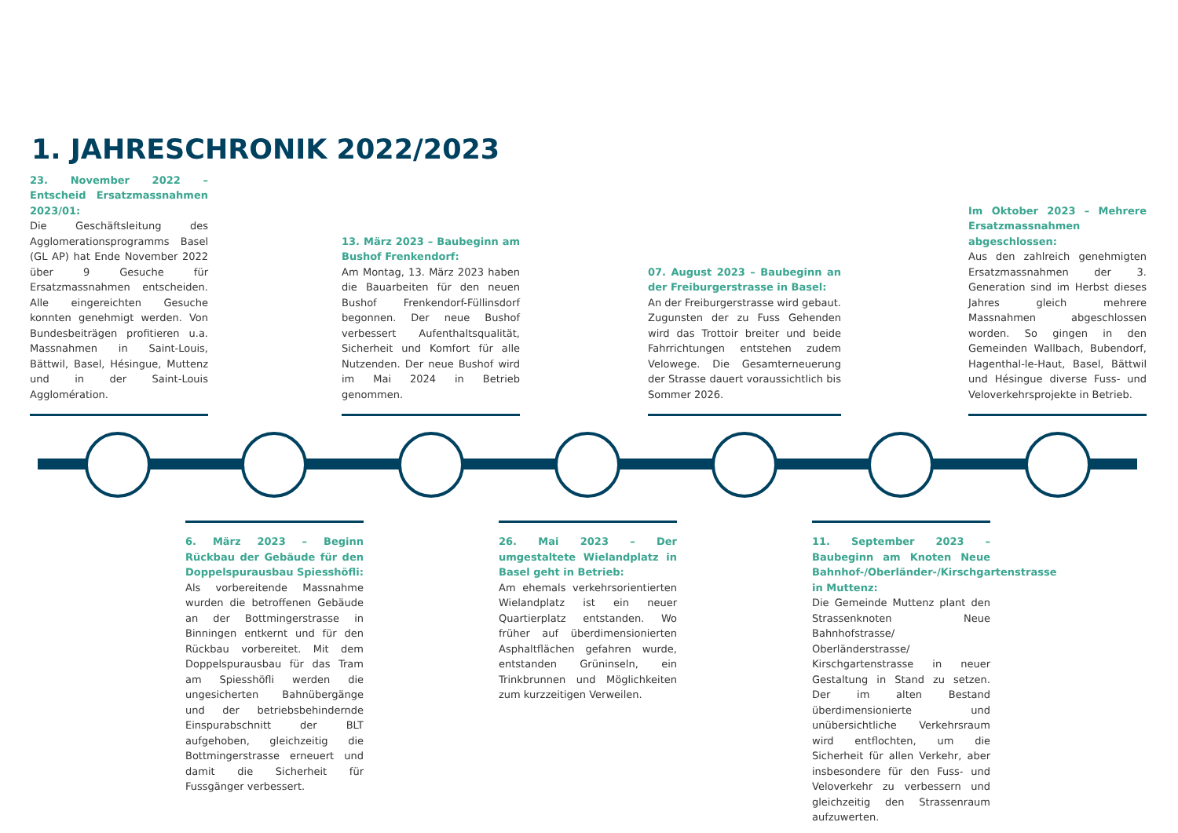1. JAHRESCHRONIK 2022/2023
23. November 2022 – Entscheid Ersatzmassnahmen 2023/01:
Die Geschäftsleitung des Agglomerationsprogramms Basel (GL AP) hat Ende November 2022 über 9 Gesuche für Ersatzmassnahmen entscheiden. Alle eingereichten Gesuche konnten genehmigt werden. Von Bundesbeiträgen profitieren u.a. Massnahmen in Saint-Louis, Bättwil, Basel, Hésingue, Muttenz und in der Saint-Louis Agglomération.
13. März 2023 – Baubeginn am Bushof Frenkendorf:
Am Montag, 13. März 2023 haben die Bauarbeiten für den neuen Bushof Frenkendorf-Füllinsdorf begonnen. Der neue Bushof verbessert Aufenthaltsqualität, Sicherheit und Komfort für alle Nutzenden. Der neue Bushof wird im Mai 2024 in Betrieb genommen.
07. August 2023 – Baubeginn an der Freiburgerstrasse in Basel:
An der Freiburgerstrasse wird gebaut. Zugunsten der zu Fuss Gehenden wird das Trottoir breiter und beide Fahrrichtungen entstehen zudem Velowege. Die Gesamterneuerung der Strasse dauert voraussichtlich bis Sommer 2026.
Im Oktober 2023 – Mehrere Ersatzmassnahmen abgeschlossen:
Aus den zahlreich genehmigten Ersatzmassnahmen der 3. Generation sind im Herbst dieses Jahres gleich mehrere Massnahmen abgeschlossen worden. So gingen in den Gemeinden Wallbach, Bubendorf, Hagenthal-le-Haut, Basel, Bättwil und Hésingue diverse Fuss- und Veloverkehrsprojekte in Betrieb.
6. März 2023 – Beginn Rückbau der Gebäude für den Doppelspurausbau Spiesshöfli:
Als vorbereitende Massnahme wurden die betroffenen Gebäude an der Bottmingerstrasse in Binningen entkernt und für den Rückbau vorbereitet. Mit dem Doppelspurausbau für das Tram am Spiesshöfli werden die ungesicherten Bahnübergänge und der betriebsbehindernde Einspurabschnitt der BLT aufgehoben, gleichzeitig die Bottmingerstrasse erneuert und damit die Sicherheit für Fussgänger verbessert.
26. Mai 2023 – Der umgestaltete Wielandplatz in Basel geht in Betrieb:
Am ehemals verkehrsorientierten Wielandplatz ist ein neuer Quartierplatz entstanden. Wo früher auf überdimensionierten Asphaltflächen gefahren wurde, entstanden Grüninseln, ein Trinkbrunnen und Möglichkeiten zum kurzzeitigen Verweilen.
11. September 2023 – Baubeginn am Knoten Neue Bahnhof-/Oberländer-/Kirschgartenstrasse in Muttenz:
Die Gemeinde Muttenz plant den Strassenknoten Neue Bahnhofstrasse/ Oberländerstrasse/ Kirschgartenstrasse in neuer Gestaltung in Stand zu setzen. Der im alten Bestand überdimensionierte und unübersichtliche Verkehrsraum wird entflochten, um die Sicherheit für allen Verkehr, aber insbesondere für den Fuss- und Veloverkehr zu verbessern und gleichzeitig den Strassenraum aufzuwerten.